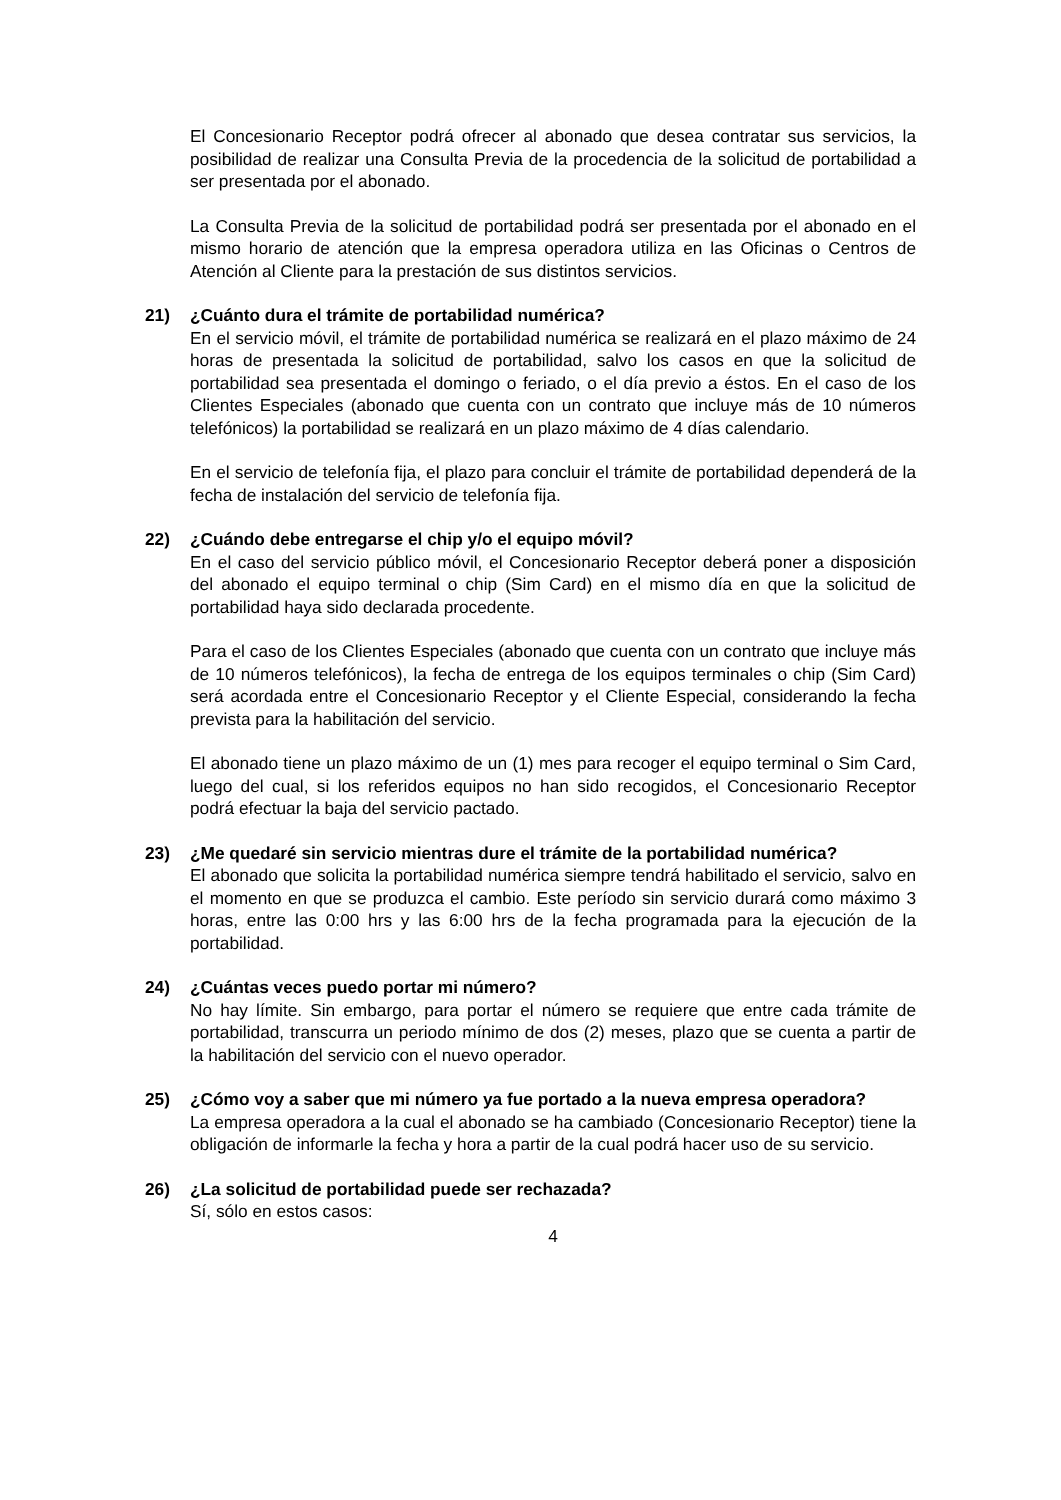El Concesionario Receptor podrá ofrecer al abonado que desea contratar sus servicios, la posibilidad de realizar una Consulta Previa de la procedencia de la solicitud de portabilidad a ser presentada por el abonado.
La Consulta Previa de la solicitud de portabilidad podrá ser presentada por el abonado en el mismo horario de atención que la empresa operadora utiliza en las Oficinas o Centros de Atención al Cliente para la prestación de sus distintos servicios.
21) ¿Cuánto dura el trámite de portabilidad numérica?
En el servicio móvil, el trámite de portabilidad numérica se realizará en el plazo máximo de 24 horas de presentada la solicitud de portabilidad, salvo los casos en que la solicitud de portabilidad sea presentada el domingo o feriado, o el día previo a éstos. En el caso de los Clientes Especiales (abonado que cuenta con un contrato que incluye más de 10 números telefónicos) la portabilidad se realizará en un plazo máximo de 4 días calendario.
En el servicio de telefonía fija, el plazo para concluir el trámite de portabilidad dependerá de la fecha de instalación del servicio de telefonía fija.
22) ¿Cuándo debe entregarse el chip y/o el equipo móvil?
En el caso del servicio público móvil, el Concesionario Receptor deberá poner a disposición del abonado el equipo terminal o chip (Sim Card) en el mismo día en que la solicitud de portabilidad haya sido declarada procedente.
Para el caso de los Clientes Especiales (abonado que cuenta con un contrato que incluye más de 10 números telefónicos), la fecha de entrega de los equipos terminales o chip (Sim Card) será acordada entre el Concesionario Receptor y el Cliente Especial, considerando la fecha prevista para la habilitación del servicio.
El abonado tiene un plazo máximo de un (1) mes para recoger el equipo terminal o Sim Card, luego del cual, si los referidos equipos no han sido recogidos, el Concesionario Receptor podrá efectuar la baja del servicio pactado.
23) ¿Me quedaré sin servicio mientras dure el trámite de la portabilidad numérica?
El abonado que solicita la portabilidad numérica siempre tendrá habilitado el servicio, salvo en el momento en que se produzca el cambio. Este período sin servicio durará como máximo 3 horas, entre las 0:00 hrs y las 6:00 hrs de la fecha programada para la ejecución de la portabilidad.
24) ¿Cuántas veces puedo portar mi número?
No hay límite. Sin embargo, para portar el número se requiere que entre cada trámite de portabilidad, transcurra un periodo mínimo de dos (2) meses, plazo que se cuenta a partir de la habilitación del servicio con el nuevo operador.
25) ¿Cómo voy a saber que mi número ya fue portado a la nueva empresa operadora?
La empresa operadora a la cual el abonado se ha cambiado (Concesionario Receptor) tiene la obligación de informarle la fecha y hora a partir de la cual podrá hacer uso de su servicio.
26) ¿La solicitud de portabilidad puede ser rechazada?
Sí, sólo en estos casos:
4